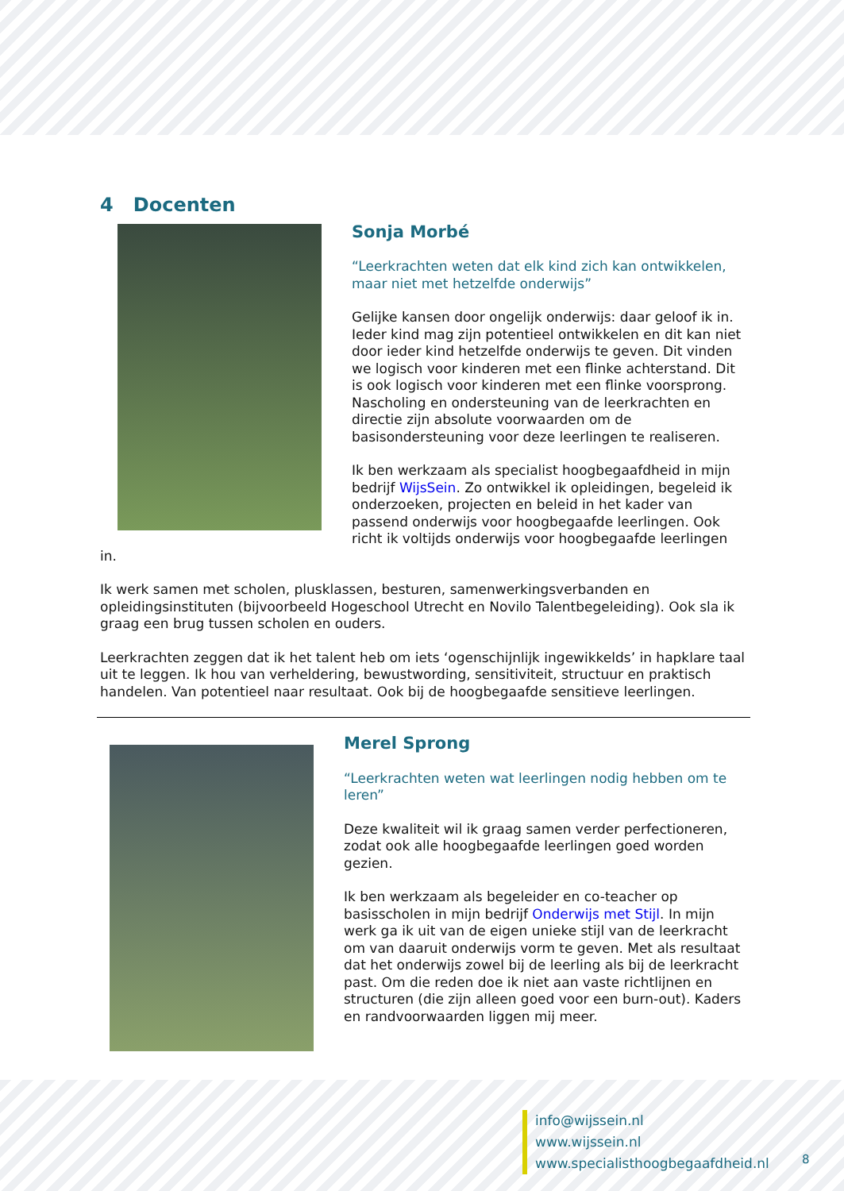4 Docenten
Sonja Morbé
“Leerkrachten weten dat elk kind zich kan ontwikkelen, maar niet met hetzelfde onderwijs”
Gelijke kansen door ongelijk onderwijs: daar geloof ik in. Ieder kind mag zijn potentieel ontwikkelen en dit kan niet door ieder kind hetzelfde onderwijs te geven. Dit vinden we logisch voor kinderen met een flinke achterstand. Dit is ook logisch voor kinderen met een flinke voorsprong. Nascholing en ondersteuning van de leerkrachten en directie zijn absolute voorwaarden om de basisondersteuning voor deze leerlingen te realiseren.
Ik ben werkzaam als specialist hoogbegaafdheid in mijn bedrijf WijsSein. Zo ontwikkel ik opleidingen, begeleid ik onderzoeken, projecten en beleid in het kader van passend onderwijs voor hoogbegaafde leerlingen. Ook richt ik voltijds onderwijs voor hoogbegaafde leerlingen in.
Ik werk samen met scholen, plusklassen, besturen, samenwerkingsverbanden en opleidingsinstituten (bijvoorbeeld Hogeschool Utrecht en Novilo Talentbegeleiding). Ook sla ik graag een brug tussen scholen en ouders.
Leerkrachten zeggen dat ik het talent heb om iets ‘ogenschijnlijk ingewikkelds’ in hapklare taal uit te leggen. Ik hou van verheldering, bewustwording, sensitiviteit, structuur en praktisch handelen. Van potentieel naar resultaat. Ook bij de hoogbegaafde sensitieve leerlingen.
Merel Sprong
“Leerkrachten weten wat leerlingen nodig hebben om te leren”
Deze kwaliteit wil ik graag samen verder perfectioneren, zodat ook alle hoogbegaafde leerlingen goed worden gezien.
Ik ben werkzaam als begeleider en co-teacher op basisscholen in mijn bedrijf Onderwijs met Stijl. In mijn werk ga ik uit van de eigen unieke stijl van de leerkracht om van daaruit onderwijs vorm te geven. Met als resultaat dat het onderwijs zowel bij de leerling als bij de leerkracht past. Om die reden doe ik niet aan vaste richtlijnen en structuren (die zijn alleen goed voor een burn-out). Kaders en randvoorwaarden liggen mij meer.
info@wijssein.nl
www.wijssein.nl
www.specialisthoogbegaafdheid.nl
8